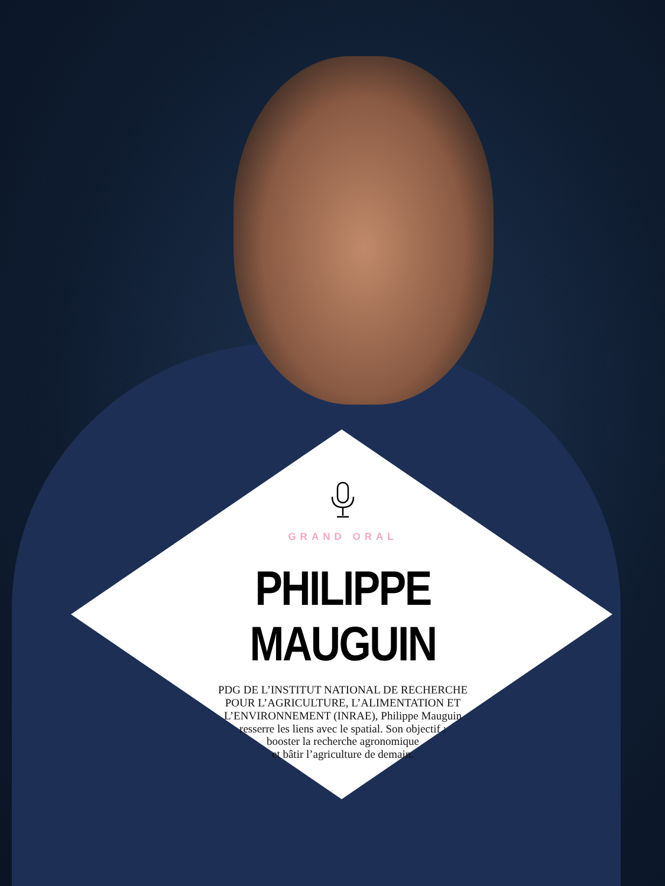GRAND ORAL
PHILIPPE MAUGUIN
PDG DE L’INSTITUT NATIONAL DE RECHERCHE
POUR L’AGRICULTURE, L’ALIMENTATION ET
L’ENVIRONNEMENT (INRAE), Philippe Mauguin
resserre les liens avec le spatial. Son objectif :
booster la recherche agronomique
et bâtir l’agriculture de demain.